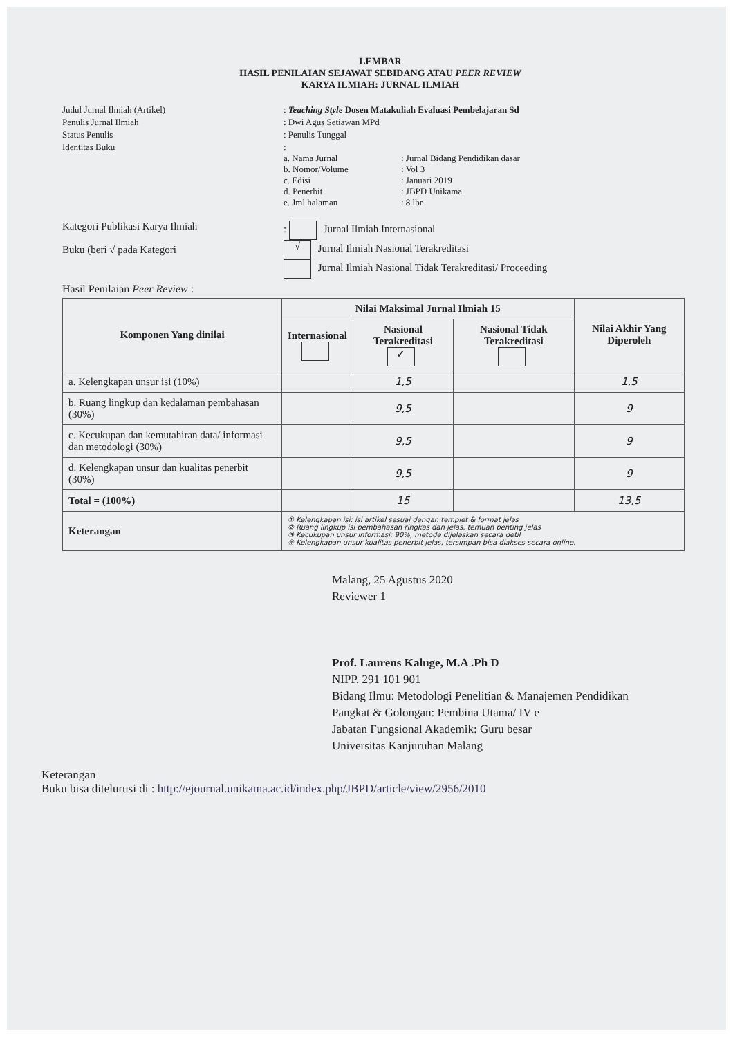LEMBAR
HASIL PENILAIAN SEJAWAT SEBIDANG ATAU PEER REVIEW
KARYA ILMIAH: JURNAL ILMIAH
Judul Jurnal Ilmiah (Artikel)
: Teaching Style Dosen Matakuliah Evaluasi Pembelajaran Sd
Penulis Jurnal Ilmiah
: Dwi Agus Setiawan MPd
Status Penulis
: Penulis Tunggal
Identitas Buku
:
a. Nama Jurnal: Jurnal Bidang Pendidikan dasar b. Nomor/Volume: Vol 3 c. Edisi: Januari 2019 d. Penerbit: JBPD Unikama e. Jml halaman: 8 lbr
Kategori Publikasi Karya Ilmiah
Buku (beri √ pada Kategori
: Jurnal Ilmiah Internasional
√ Jurnal Ilmiah Nasional Terakreditasi
Jurnal Ilmiah Nasional Tidak Terakreditasi/ Proceeding
Hasil Penilaian Peer Review :
| Komponen Yang dinilai | Nilai Maksimal Jurnal Ilmiah 15 | | | Nilai Akhir Yang Diperoleh |
| --- | --- | --- | --- | --- |
| | Internasional | Nasional Terakreditasi ✓ | Nasional Tidak Terakreditasi | |
| a. Kelengkapan unsur isi (10%) | | 1,5 | | 1,5 |
| b. Ruang lingkup dan kedalaman pembahasan (30%) | | 9,5 | | 9 |
| c. Kecukupan dan kemutahiran data/ informasi dan metodologi (30%) | | 9,5 | | 9 |
| d. Kelengkapan unsur dan kualitas penerbit (30%) | | 9,5 | | 9 |
| Total = (100%) | | 15 | | 13,5 |
| Keterangan | ① Kelengkapan isi: isi artikel sesuai dengan templet & format jelas ② Ruang lingkup isi pembahasan ringkas dan jelas, temuan penting jelas ③ Kecukupan unsur informasi: 90%, metode dijelaskan secara detil ④ Kelengkapan unsur kualitas penerbit jelas, tersimpan bisa diakses secara online. | | | |
Malang, 25 Agustus 2020
Reviewer 1
Prof. Laurens Kaluge, M.A .Ph D
NIPP. 291 101 901
Bidang Ilmu: Metodologi Penelitian & Manajemen Pendidikan
Pangkat & Golongan: Pembina Utama/ IV e
Jabatan Fungsional Akademik: Guru besar
Universitas Kanjuruhan Malang
Keterangan
Buku bisa ditelurusi di : http://ejournal.unikama.ac.id/index.php/JBPD/article/view/2956/2010